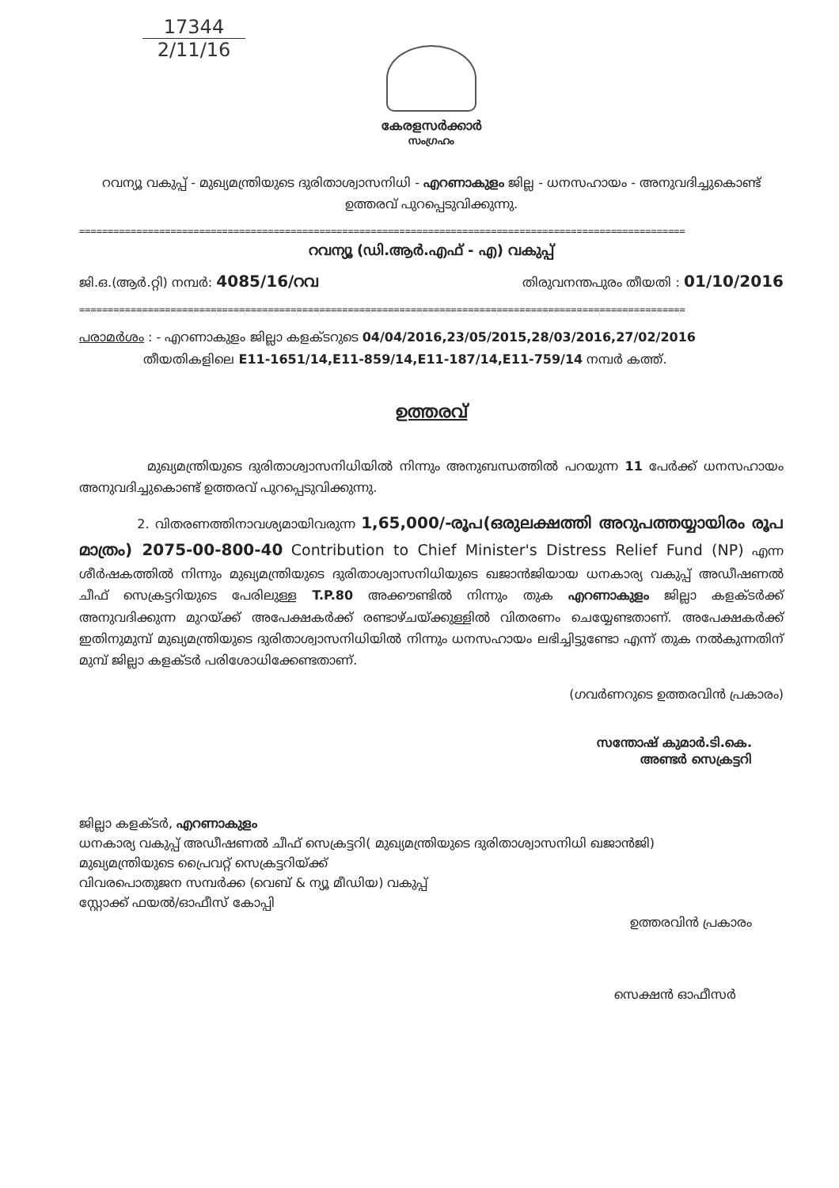17344
2/11/16
കേരളസർക്കാർ
സംഗ്രഹം
റവന്യൂ വകുപ്പ് - മുഖ്യമന്ത്രിയുടെ ദുരിതാശ്വാസനിധി - എറണാകുളം ജില്ല - ധനസഹായം - അനുവദിച്ചുകൊണ്ട് ഉത്തരവ് പുറപ്പെടുവിക്കുന്നു.
==========================================================================================================
റവന്യൂ (ഡി.ആർ.എഫ് - എ) വകുപ്പ്
ജി.ഒ.(ആർ.റ്റി) നമ്പർ: 4085/16/റവ തിരുവനന്തപുരം തീയതി : 01/10/2016
==========================================================================================================
പരാമർശം : - എറണാകുളം ജില്ലാ കളക്ടറുടെ 04/04/2016,23/05/2015,28/03/2016,27/02/2016
തീയതികളിലെ E11-1651/14,E11-859/14,E11-187/14,E11-759/14 നമ്പർ കത്ത്.
ഉത്തരവ്
മുഖ്യമന്ത്രിയുടെ ദുരിതാശ്വാസനിധിയിൽ നിന്നും അനുബന്ധത്തിൽ പറയുന്ന 11 പേർക്ക് ധനസഹായം അനുവദിച്ചുകൊണ്ട് ഉത്തരവ് പുറപ്പെടുവിക്കുന്നു.
2. വിതരണത്തിനാവശ്യമായിവരുന്ന 1,65,000/-രൂപ(ഒരുലക്ഷത്തി അറുപത്തയ്യായിരം രൂപ മാത്രം) 2075-00-800-40 Contribution to Chief Minister's Distress Relief Fund (NP) എന്ന ശീർഷകത്തിൽ നിന്നും മുഖ്യമന്ത്രിയുടെ ദുരിതാശ്വാസനിധിയുടെ ഖജാൻജിയായ ധനകാര്യ വകുപ്പ് അഡീഷണൽ ചീഫ് സെക്രട്ടറിയുടെ പേരിലുള്ള T.P.80 അക്കൗണ്ടിൽ നിന്നും തുക എറണാകുളം ജില്ലാ കളക്ടർക്ക് അനുവദിക്കുന്ന മുറയ്ക്ക് അപേക്ഷകർക്ക് രണ്ടാഴ്ചയ്ക്കുള്ളിൽ വിതരണം ചെയ്യേണ്ടതാണ്. അപേക്ഷകർക്ക് ഇതിനുമുമ്പ് മുഖ്യമന്ത്രിയുടെ ദുരിതാശ്വാസനിധിയിൽ നിന്നും ധനസഹായം ലഭിച്ചിട്ടുണ്ടോ എന്ന് തുക നൽകുന്നതിന് മുമ്പ് ജില്ലാ കളക്ടർ പരിശോധിക്കേണ്ടതാണ്.
(ഗവർണറുടെ ഉത്തരവിൻ പ്രകാരം)
സന്തോഷ് കുമാർ.ടി.കെ.
അണ്ടർ സെക്രട്ടറി
ജില്ലാ കളക്ടർ, എറണാകുളം
ധനകാര്യ വകുപ്പ് അഡീഷണൽ ചീഫ് സെക്രട്ടറി( മുഖ്യമന്ത്രിയുടെ ദുരിതാശ്വാസനിധി ഖജാൻജി)
മുഖ്യമന്ത്രിയുടെ പ്രൈവറ്റ് സെക്രട്ടറിയ്ക്ക്
വിവരപൊതുജന സമ്പർക്ക (വെബ് & ന്യൂ മീഡിയ) വകുപ്പ്
സ്റ്റോക്ക് ഫയൽ/ഓഫീസ് കോപ്പി
ഉത്തരവിൻ പ്രകാരം
സെക്ഷൻ ഓഫീസർ